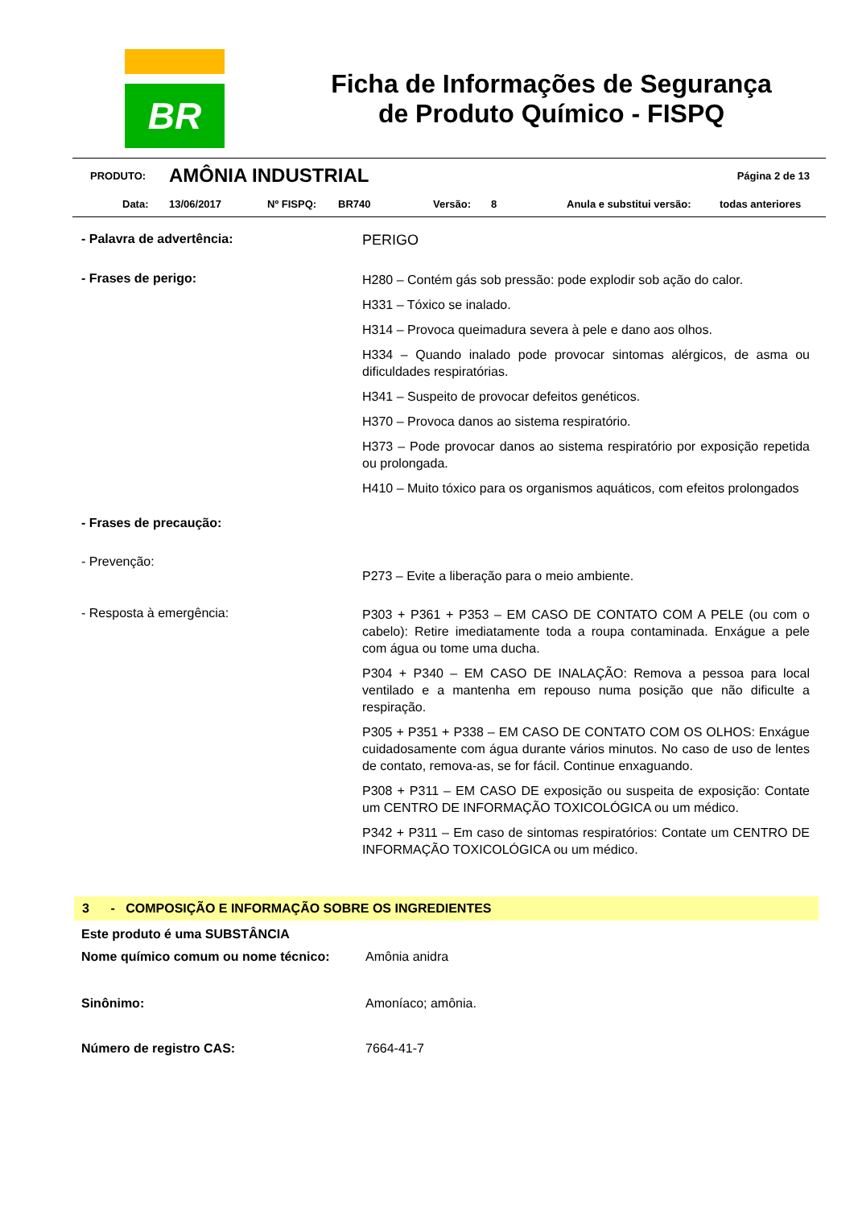BR
Ficha de Informações de Segurança
de Produto Químico - FISPQ
PRODUTO: AMÔNIA INDUSTRIAL Página 2 de 13
Data: 13/06/2017 Nº FISPQ: BR740 Versão: 8 Anula e substitui versão: todas anteriores
- Palavra de advertência: PERIGO
- Frases de perigo:
H280 – Contém gás sob pressão: pode explodir sob ação do calor.
H331 – Tóxico se inalado.
H314 – Provoca queimadura severa à pele e dano aos olhos.
H334 – Quando inalado pode provocar sintomas alérgicos, de asma ou dificuldades respiratórias.
H341 – Suspeito de provocar defeitos genéticos.
H370 – Provoca danos ao sistema respiratório.
H373 – Pode provocar danos ao sistema respiratório por exposição repetida ou prolongada.
H410 – Muito tóxico para os organismos aquáticos, com efeitos prolongados
- Frases de precaução:
- Prevenção:
P273 – Evite a liberação para o meio ambiente.
- Resposta à emergência:
P303 + P361 + P353 – EM CASO DE CONTATO COM A PELE (ou com o cabelo): Retire imediatamente toda a roupa contaminada. Enxágue a pele com água ou tome uma ducha.
P304 + P340 – EM CASO DE INALAÇÃO: Remova a pessoa para local ventilado e a mantenha em repouso numa posição que não dificulte a respiração.
P305 + P351 + P338 – EM CASO DE CONTATO COM OS OLHOS: Enxágue cuidadosamente com água durante vários minutos. No caso de uso de lentes de contato, remova-as, se for fácil. Continue enxaguando.
P308 + P311 – EM CASO DE exposição ou suspeita de exposição: Contate um CENTRO DE INFORMAÇÃO TOXICOLÓGICA ou um médico.
P342 + P311 – Em caso de sintomas respiratórios: Contate um CENTRO DE INFORMAÇÃO TOXICOLÓGICA ou um médico.
3 - COMPOSIÇÃO E INFORMAÇÃO SOBRE OS INGREDIENTES
Este produto é uma SUBSTÂNCIA
Nome químico comum ou nome técnico: Amônia anidra
Sinônimo: Amoníaco; amônia.
Número de registro CAS: 7664-41-7